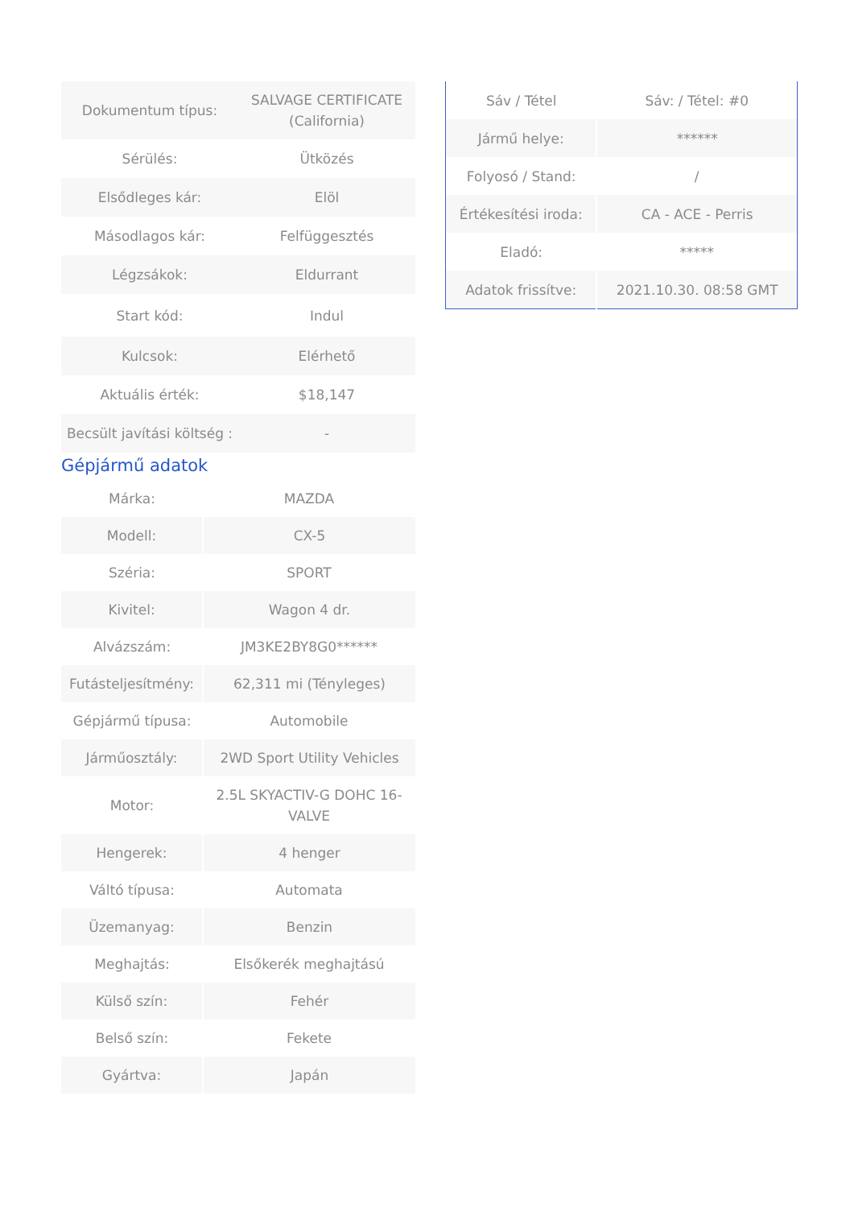| Dokumentum típus: | SALVAGE CERTIFICATE (California) |
| Sérülés: | Ütközés |
| Elsődleges kár: | Elöl |
| Másodlagos kár: | Felfüggesztés |
| Légzsákok: | Eldurrant |
| Start kód: | Indul |
| Kulcsok: | Elérhető |
| Aktuális érték: | $18,147 |
| Becsült javítási költség : | - |
Gépjármű adatok
| Márka: | MAZDA |
| Modell: | CX-5 |
| Széria: | SPORT |
| Kivitel: | Wagon 4 dr. |
| Alvázszám: | JM3KE2BY8G0****** |
| Futásteljesítmény: | 62,311 mi (Tényleges) |
| Gépjármű típusa: | Automobile |
| Járműosztály: | 2WD Sport Utility Vehicles |
| Motor: | 2.5L SKYACTIV-G DOHC 16-VALVE |
| Hengerek: | 4 henger |
| Váltó típusa: | Automata |
| Üzemanyag: | Benzin |
| Meghajtás: | Elsőkerék meghajtású |
| Külső szín: | Fehér |
| Belső szín: | Fekete |
| Gyártva: | Japán |
| Sáv / Tétel | Sáv: / Tétel: #0 |
| Jármű helye: | ****** |
| Folyosó / Stand: | / |
| Értékesítési iroda: | CA - ACE - Perris |
| Eladó: | ***** |
| Adatok frissítve: | 2021.10.30. 08:58 GMT |